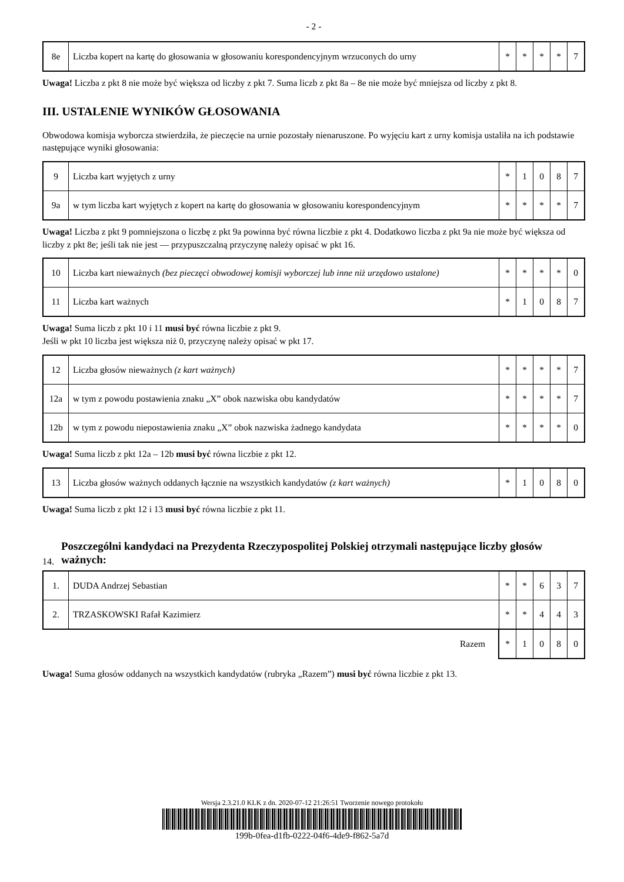- 2 -
| 8e | Liczba kopert na kartę do głosowania w głosowaniu korespondencyjnym wrzuconych do urny | * | * | * | * | 7 |
Uwaga! Liczba z pkt 8 nie może być większa od liczby z pkt 7. Suma liczb z pkt 8a – 8e nie może być mniejsza od liczby z pkt 8.
III. USTALENIE WYNIKÓW GŁOSOWANIA
Obwodowa komisja wyborcza stwierdziła, że pieczęcie na urnie pozostały nienaruszone. Po wyjęciu kart z urny komisja ustaliła na ich podstawie następujące wyniki głosowania:
| 9 | Liczba kart wyjętych z urny | * | 1 | 0 | 8 | 7 |
| 9a | w tym liczba kart wyjętych z kopert na kartę do głosowania w głosowaniu korespondencyjnym | * | * | * | * | 7 |
Uwaga! Liczba z pkt 9 pomniejszona o liczbę z pkt 9a powinna być równa liczbie z pkt 4. Dodatkowo liczba z pkt 9a nie może być większa od liczby z pkt 8e; jeśli tak nie jest — przypuszczalną przyczynę należy opisać w pkt 16.
| 10 | Liczba kart nieważnych (bez pieczęci obwodowej komisji wyborczej lub inne niż urzędowo ustalone) | * | * | * | * | 0 |
| 11 | Liczba kart ważnych | * | 1 | 0 | 8 | 7 |
Uwaga! Suma liczb z pkt 10 i 11 musi być równa liczbie z pkt 9.
Jeśli w pkt 10 liczba jest większa niż 0, przyczynę należy opisać w pkt 17.
| 12 | Liczba głosów nieważnych (z kart ważnych) | * | * | * | * | 7 |
| 12a | w tym z powodu postawienia znaku „X” obok nazwiska obu kandydatów | * | * | * | * | 7 |
| 12b | w tym z powodu niepostawienia znaku „X” obok nazwiska żadnego kandydata | * | * | * | * | 0 |
Uwaga! Suma liczb z pkt 12a – 12b musi być równa liczbie z pkt 12.
| 13 | Liczba głosów ważnych oddanych łącznie na wszystkich kandydatów (z kart ważnych) | * | 1 | 0 | 8 | 0 |
Uwaga! Suma liczb z pkt 12 i 13 musi być równa liczbie z pkt 11.
14. Poszczególni kandydaci na Prezydenta Rzeczypospolitej Polskiej otrzymali następujące liczby głosów ważnych:
| 1. | DUDA Andrzej Sebastian | * | * | 6 | 3 | 7 |
| 2. | TRZASKOWSKI Rafał Kazimierz | * | * | 4 | 4 | 3 |
| Razem | | * | 1 | 0 | 8 | 0 |
Uwaga! Suma głosów oddanych na wszystkich kandydatów (rubryka „Razem”) musi być równa liczbie z pkt 13.
Wersja 2.3.21.0 KLK z dn. 2020-07-12 21:26:51 Tworzenie nowego protokołu
199b-0fea-d1fb-0222-04f6-4de9-f862-5a7d